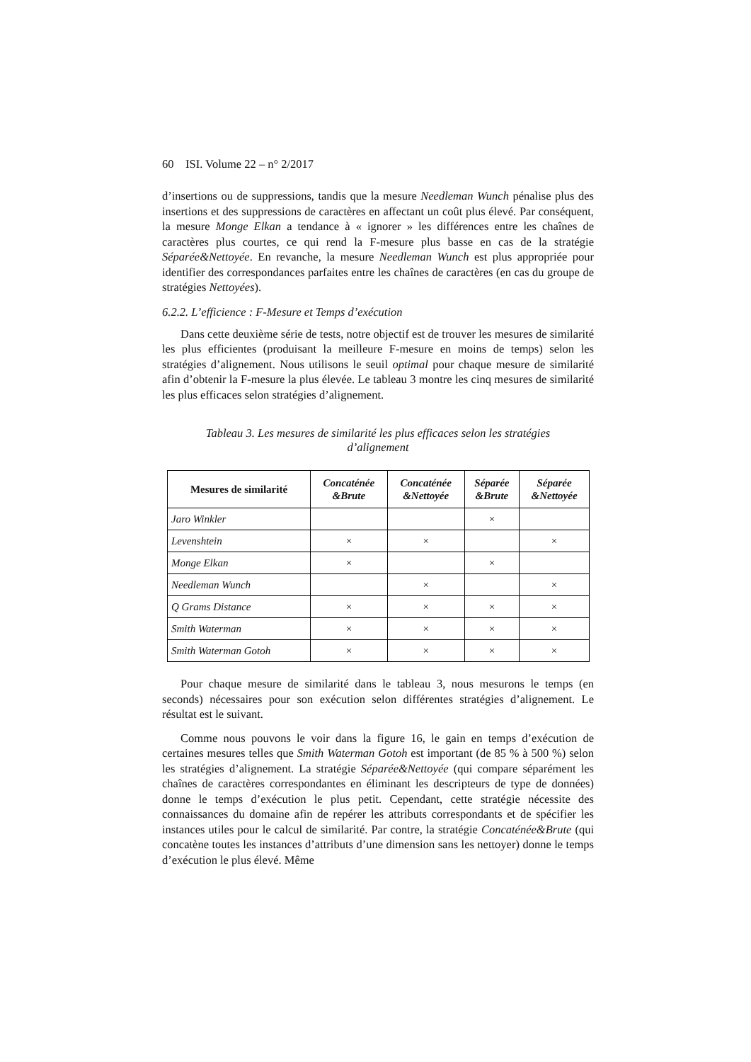60 ISI. Volume 22 – n° 2/2017
d’insertions ou de suppressions, tandis que la mesure Needleman Wunch pénalise plus des insertions et des suppressions de caractères en affectant un coût plus élevé. Par conséquent, la mesure Monge Elkan a tendance à « ignorer » les différences entre les chaînes de caractères plus courtes, ce qui rend la F-mesure plus basse en cas de la stratégie Séparée&Nettoyée. En revanche, la mesure Needleman Wunch est plus appropriée pour identifier des correspondances parfaites entre les chaînes de caractères (en cas du groupe de stratégies Nettoyées).
6.2.2. L’efficience : F-Mesure et Temps d’exécution
Dans cette deuxième série de tests, notre objectif est de trouver les mesures de similarité les plus efficientes (produisant la meilleure F-mesure en moins de temps) selon les stratégies d’alignement. Nous utilisons le seuil optimal pour chaque mesure de similarité afin d’obtenir la F-mesure la plus élevée. Le tableau 3 montre les cinq mesures de similarité les plus efficaces selon stratégies d’alignement.
Tableau 3. Les mesures de similarité les plus efficaces selon les stratégies
d’alignement
| Mesures de similarité | Concaténée &Brute | Concaténée &Nettoyée | Séparée &Brute | Séparée &Nettoyée |
| --- | --- | --- | --- | --- |
| Jaro Winkler | | | × | |
| Levenshtein | × | × | | × |
| Monge Elkan | × | | × | |
| Needleman Wunch | | × | | × |
| Q Grams Distance | × | × | × | × |
| Smith Waterman | × | × | × | × |
| Smith Waterman Gotoh | × | × | × | × |
Pour chaque mesure de similarité dans le tableau 3, nous mesurons le temps (en seconds) nécessaires pour son exécution selon différentes stratégies d’alignement. Le résultat est le suivant.
Comme nous pouvons le voir dans la figure 16, le gain en temps d’exécution de certaines mesures telles que Smith Waterman Gotoh est important (de 85 % à 500 %) selon les stratégies d’alignement. La stratégie Séparée&Nettoyée (qui compare séparément les chaînes de caractères correspondantes en éliminant les descripteurs de type de données) donne le temps d’exécution le plus petit. Cependant, cette stratégie nécessite des connaissances du domaine afin de repérer les attributs correspondants et de spécifier les instances utiles pour le calcul de similarité. Par contre, la stratégie Concaténée&Brute (qui concatène toutes les instances d’attributs d’une dimension sans les nettoyer) donne le temps d’exécution le plus élevé. Même